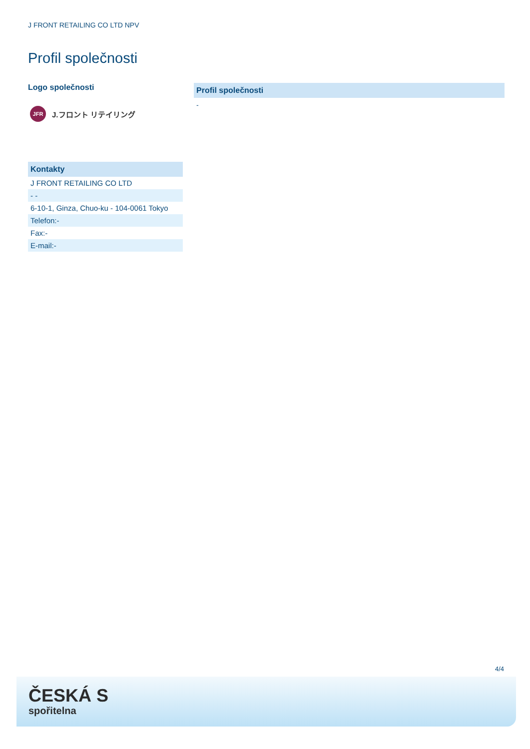J FRONT RETAILING CO LTD NPV
Profil společnosti
Logo společnosti
JFR
J.フロント リテイリング
Kontakty
| J FRONT RETAILING CO LTD |
| - - |
| 6-10-1, Ginza, Chuo-ku - 104-0061 Tokyo |
| Telefon:- |
| Fax:- |
| E-mail:- |
Profil společnosti
-
4/4
ČESKÁ S
spořitelna